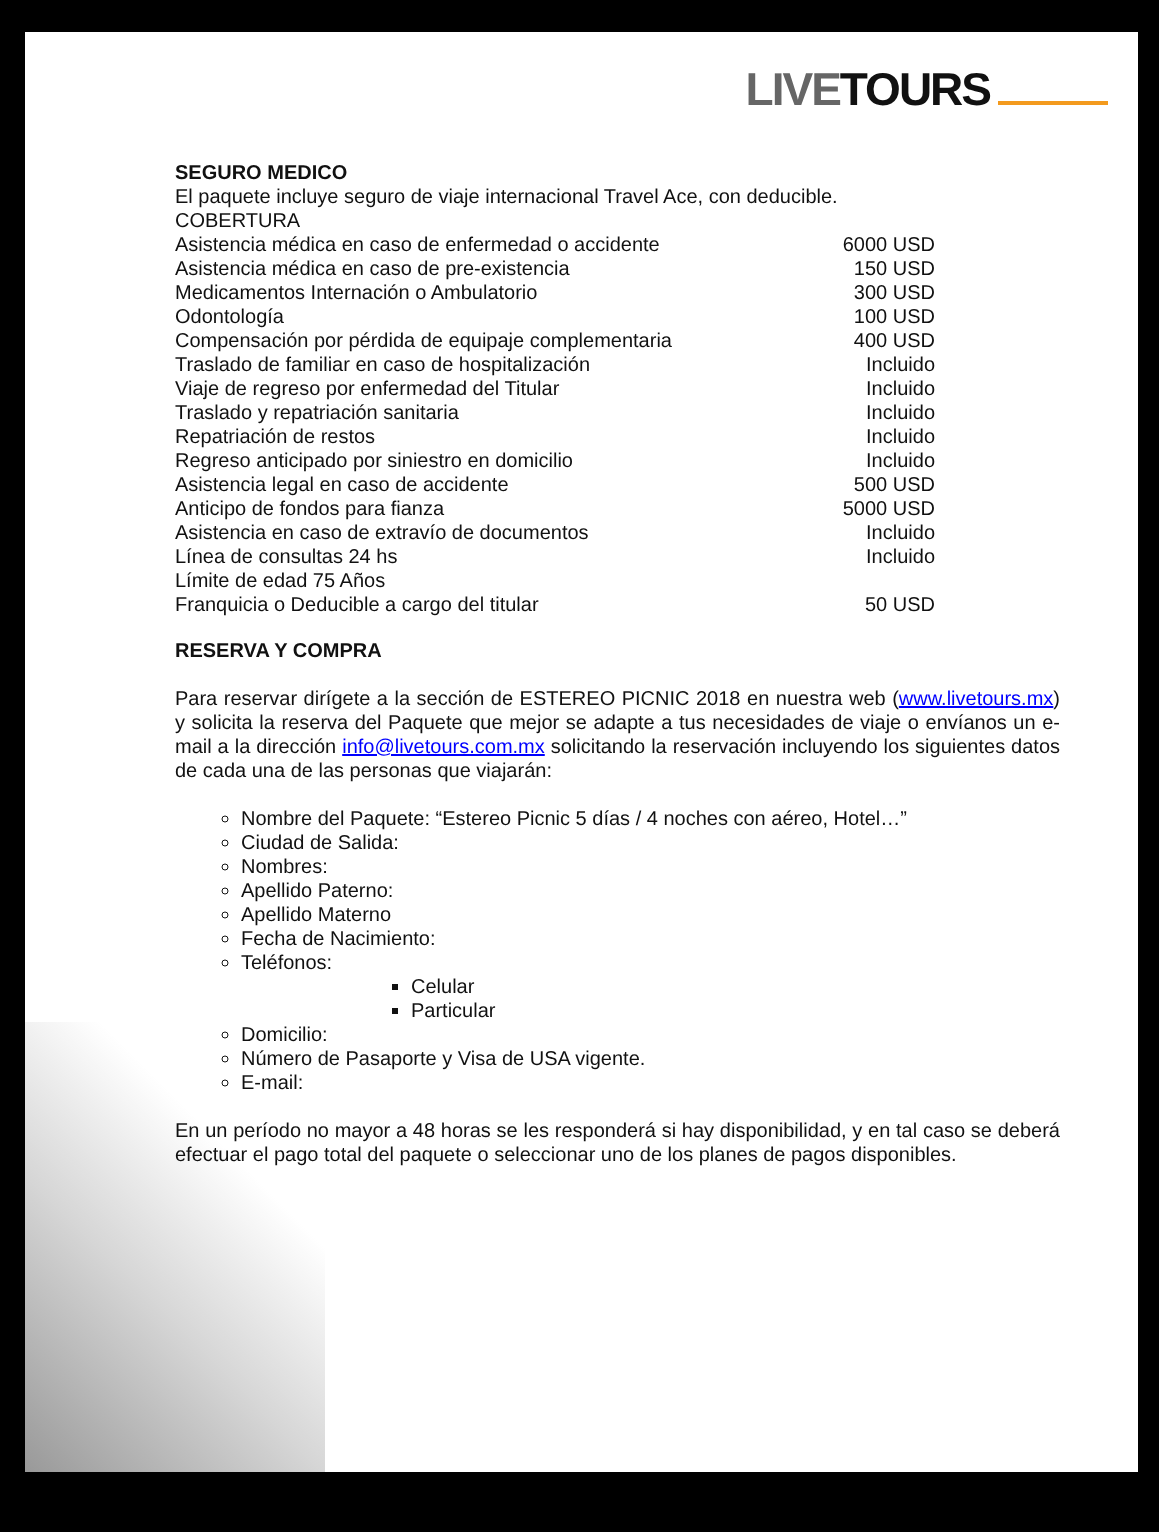LIVETOURS
SEGURO MEDICO
El paquete incluye seguro de viaje internacional Travel Ace, con deducible.
COBERTURA
| Asistencia médica en caso de enfermedad o accidente | 6000 USD |
| Asistencia médica en caso de pre-existencia | 150 USD |
| Medicamentos Internación o Ambulatorio | 300 USD |
| Odontología | 100 USD |
| Compensación por pérdida de equipaje complementaria | 400 USD |
| Traslado de familiar en caso de hospitalización | Incluido |
| Viaje de regreso por enfermedad del Titular | Incluido |
| Traslado y repatriación sanitaria | Incluido |
| Repatriación de restos | Incluido |
| Regreso anticipado por siniestro en domicilio | Incluido |
| Asistencia legal en caso de accidente | 500 USD |
| Anticipo de fondos para fianza | 5000 USD |
| Asistencia en caso de extravío de documentos | Incluido |
| Línea de consultas 24 hs | Incluido |
| Límite de edad 75 Años | |
| Franquicia o Deducible a cargo del titular | 50 USD |
RESERVA Y COMPRA
Para reservar dirígete a la sección de ESTEREO PICNIC 2018 en nuestra web (www.livetours.mx) y solicita la reserva del Paquete que mejor se adapte a tus necesidades de viaje o envíanos un e-mail a la dirección info@livetours.com.mx solicitando la reservación incluyendo los siguientes datos de cada una de las personas que viajarán:
Nombre del Paquete: “Estereo Picnic 5 días / 4 noches con aéreo, Hotel…”
Ciudad de Salida:
Nombres:
Apellido Paterno:
Apellido Materno
Fecha de Nacimiento:
Teléfonos:
Celular
Particular
Domicilio:
Número de Pasaporte y Visa de USA vigente.
E-mail:
En un período no mayor a 48 horas se les responderá si hay disponibilidad, y en tal caso se deberá efectuar el pago total del paquete o seleccionar uno de los planes de pagos disponibles.